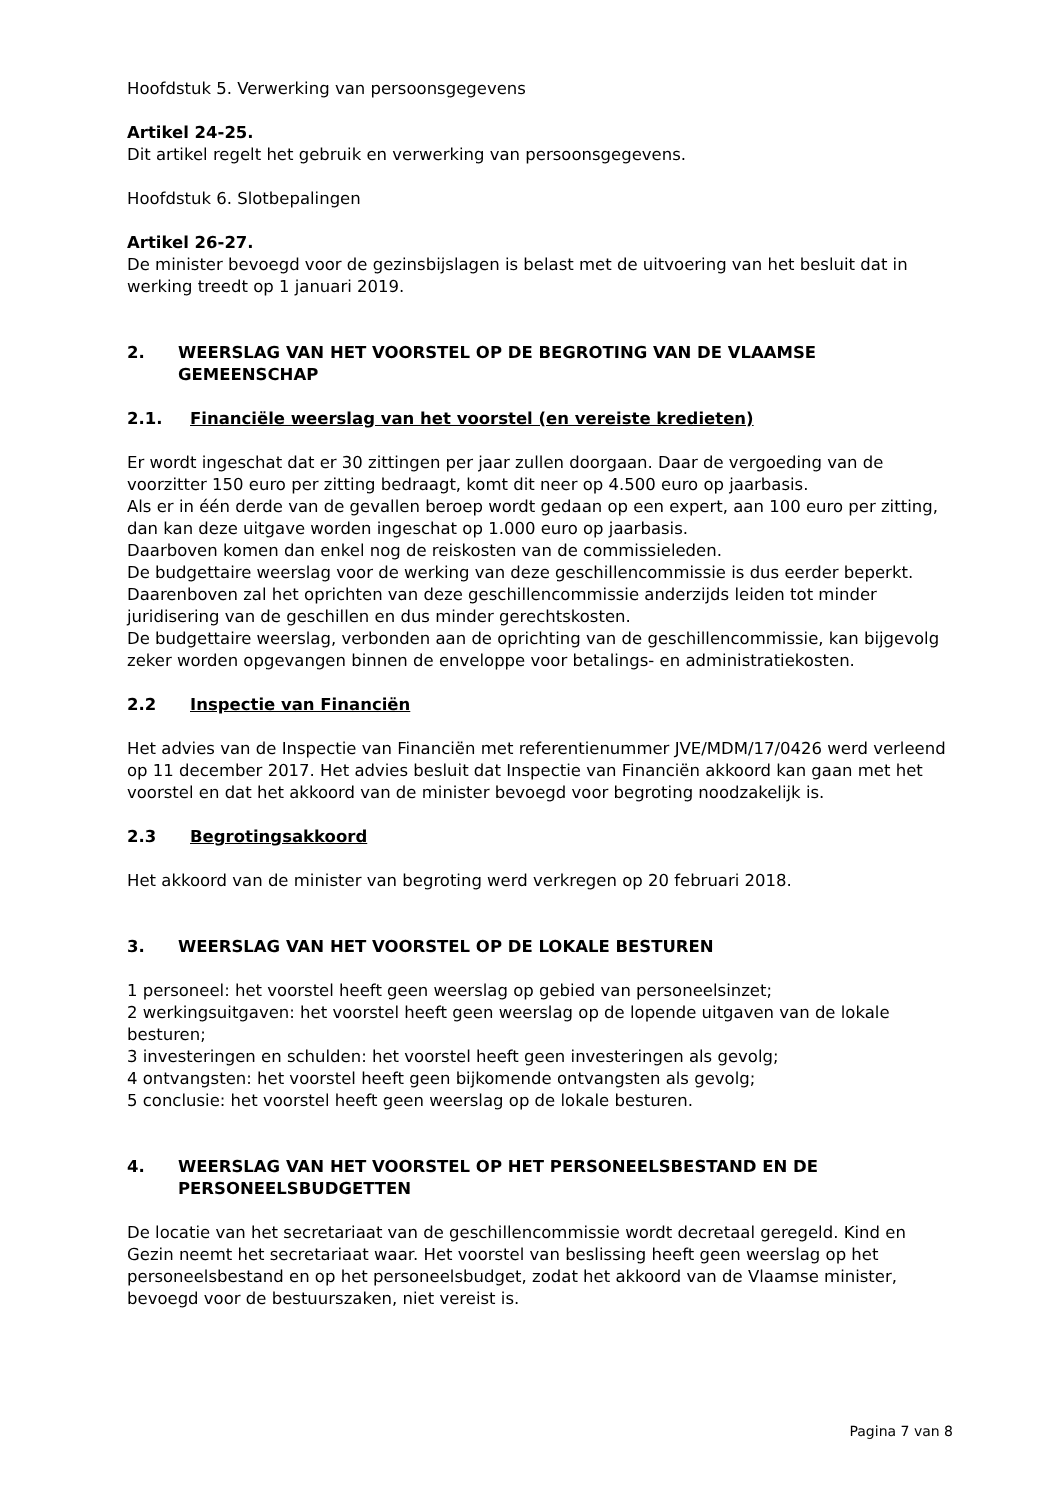Hoofdstuk 5. Verwerking van persoonsgegevens
Artikel 24-25.
Dit artikel regelt het gebruik en verwerking van persoonsgegevens.
Hoofdstuk 6. Slotbepalingen
Artikel 26-27.
De minister bevoegd voor de gezinsbijslagen is belast met de uitvoering van het besluit dat in werking treedt op 1 januari 2019.
2. WEERSLAG VAN HET VOORSTEL OP DE BEGROTING VAN DE VLAAMSE GEMEENSCHAP
2.1. Financiële weerslag van het voorstel (en vereiste kredieten)
Er wordt ingeschat dat er 30 zittingen per jaar zullen doorgaan. Daar de vergoeding van de voorzitter 150 euro per zitting bedraagt, komt dit neer op 4.500 euro op jaarbasis.
Als er in één derde van de gevallen beroep wordt gedaan op een expert, aan 100 euro per zitting, dan kan deze uitgave worden ingeschat op 1.000 euro op jaarbasis.
Daarboven komen dan enkel nog de reiskosten van de commissieleden.
De budgettaire weerslag voor de werking van deze geschillencommissie is dus eerder beperkt.
Daarenboven zal het oprichten van deze geschillencommissie anderzijds leiden tot minder juridisering van de geschillen en dus minder gerechtskosten.
De budgettaire weerslag, verbonden aan de oprichting van de geschillencommissie, kan bijgevolg zeker worden opgevangen binnen de enveloppe voor betalings- en administratiekosten.
2.2 Inspectie van Financiën
Het advies van de Inspectie van Financiën met referentienummer JVE/MDM/17/0426 werd verleend op 11 december 2017. Het advies besluit dat Inspectie van Financiën akkoord kan gaan met het voorstel en dat het akkoord van de minister bevoegd voor begroting noodzakelijk is.
2.3 Begrotingsakkoord
Het akkoord van de minister van begroting werd verkregen op 20 februari 2018.
3. WEERSLAG VAN HET VOORSTEL OP DE LOKALE BESTUREN
1 personeel: het voorstel heeft geen weerslag op gebied van personeelsinzet;
2 werkingsuitgaven: het voorstel heeft geen weerslag op de lopende uitgaven van de lokale besturen;
3 investeringen en schulden: het voorstel heeft geen investeringen als gevolg;
4 ontvangsten: het voorstel heeft geen bijkomende ontvangsten als gevolg;
5 conclusie: het voorstel heeft geen weerslag op de lokale besturen.
4. WEERSLAG VAN HET VOORSTEL OP HET PERSONEELSBESTAND EN DE PERSONEELSBUDGETTEN
De locatie van het secretariaat van de geschillencommissie wordt decretaal geregeld. Kind en Gezin neemt het secretariaat waar. Het voorstel van beslissing heeft geen weerslag op het personeelsbestand en op het personeelsbudget, zodat het akkoord van de Vlaamse minister, bevoegd voor de bestuurszaken, niet vereist is.
Pagina 7 van 8